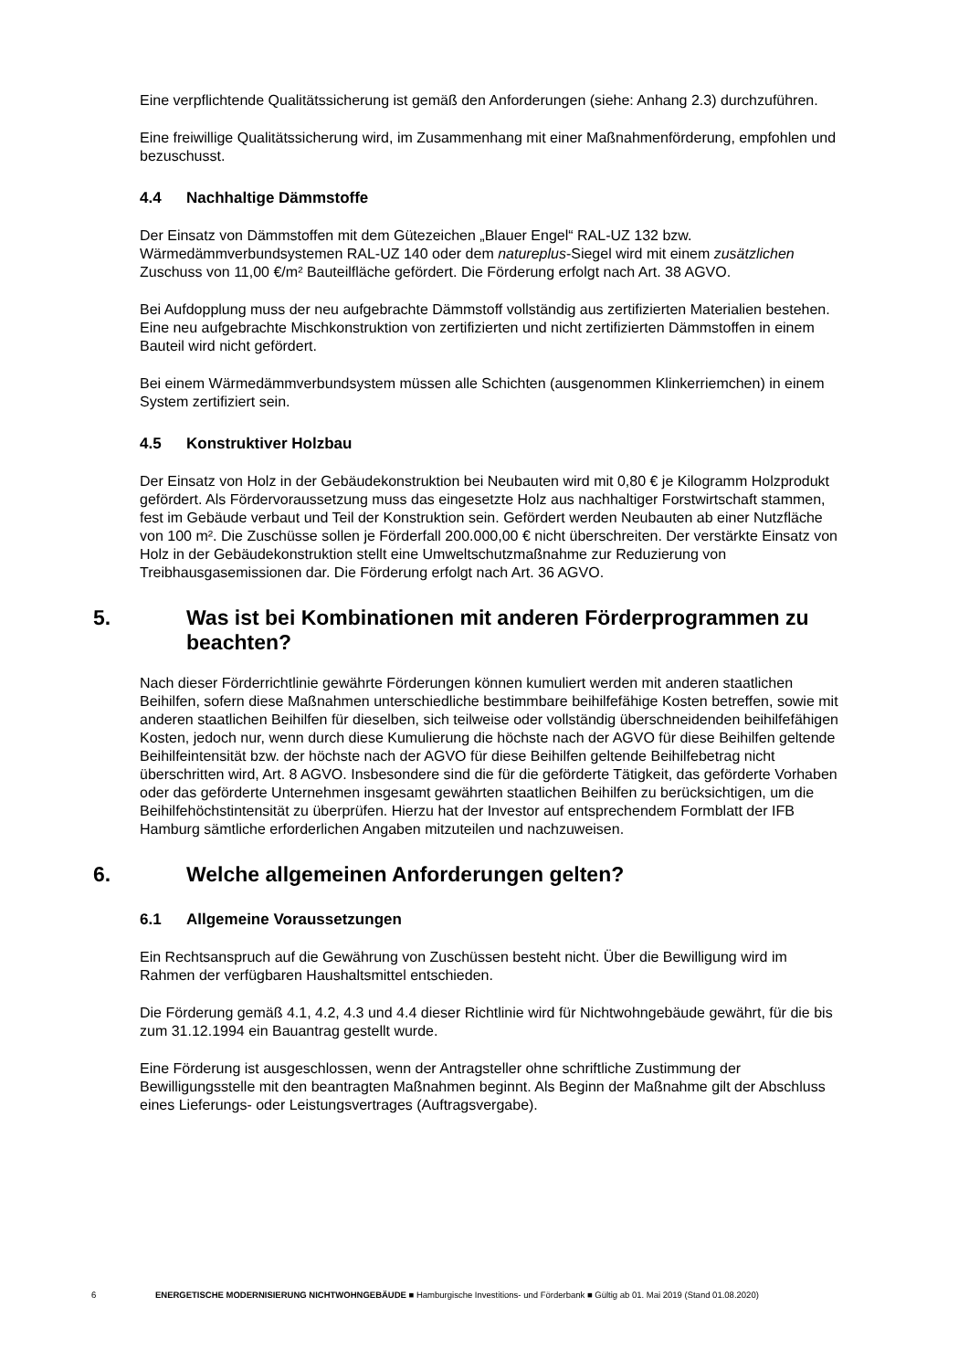Eine verpflichtende Qualitätssicherung ist gemäß den Anforderungen (siehe: Anhang 2.3) durchzuführen.
Eine freiwillige Qualitätssicherung wird, im Zusammenhang mit einer Maßnahmenförderung, empfohlen und bezuschusst.
4.4 Nachhaltige Dämmstoffe
Der Einsatz von Dämmstoffen mit dem Gütezeichen „Blauer Engel“ RAL-UZ 132 bzw. Wärmedämmverbundsystemen RAL-UZ 140 oder dem natureplus-Siegel wird mit einem zusätzlichen Zuschuss von 11,00 €/m² Bauteilfläche gefördert. Die Förderung erfolgt nach Art. 38 AGVO.
Bei Aufdopplung muss der neu aufgebrachte Dämmstoff vollständig aus zertifizierten Materialien bestehen. Eine neu aufgebrachte Mischkonstruktion von zertifizierten und nicht zertifizierten Dämmstoffen in einem Bauteil wird nicht gefördert.
Bei einem Wärmedämmverbundsystem müssen alle Schichten (ausgenommen Klinkerriemchen) in einem System zertifiziert sein.
4.5 Konstruktiver Holzbau
Der Einsatz von Holz in der Gebäudekonstruktion bei Neubauten wird mit 0,80 € je Kilogramm Holzprodukt gefördert. Als Fördervoraussetzung muss das eingesetzte Holz aus nachhaltiger Forstwirtschaft stammen, fest im Gebäude verbaut und Teil der Konstruktion sein. Gefördert werden Neubauten ab einer Nutzfläche von 100 m². Die Zuschüsse sollen je Förderfall 200.000,00 € nicht überschreiten. Der verstärkte Einsatz von Holz in der Gebäudekonstruktion stellt eine Umweltschutzmaßnahme zur Reduzierung von Treibhausgasemissionen dar. Die Förderung erfolgt nach Art. 36 AGVO.
5. Was ist bei Kombinationen mit anderen Förderprogrammen zu beachten?
Nach dieser Förderrichtlinie gewährte Förderungen können kumuliert werden mit anderen staatlichen Beihilfen, sofern diese Maßnahmen unterschiedliche bestimmbare beihilfefähige Kosten betreffen, sowie mit anderen staatlichen Beihilfen für dieselben, sich teilweise oder vollständig überschneidenden beihilfefähigen Kosten, jedoch nur, wenn durch diese Kumulierung die höchste nach der AGVO für diese Beihilfen geltende Beihilfeintensität bzw. der höchste nach der AGVO für diese Beihilfen geltende Beihilfebetrag nicht überschritten wird, Art. 8 AGVO. Insbesondere sind die für die geförderte Tätigkeit, das geförderte Vorhaben oder das geförderte Unternehmen insgesamt gewährten staatlichen Beihilfen zu berücksichtigen, um die Beihilfehöchstintensität zu überprüfen. Hierzu hat der Investor auf entsprechendem Formblatt der IFB Hamburg sämtliche erforderlichen Angaben mitzuteilen und nachzuweisen.
6. Welche allgemeinen Anforderungen gelten?
6.1 Allgemeine Voraussetzungen
Ein Rechtsanspruch auf die Gewährung von Zuschüssen besteht nicht. Über die Bewilligung wird im Rahmen der verfügbaren Haushaltsmittel entschieden.
Die Förderung gemäß 4.1, 4.2, 4.3 und 4.4 dieser Richtlinie wird für Nichtwohngebäude gewährt, für die bis zum 31.12.1994 ein Bauantrag gestellt wurde.
Eine Förderung ist ausgeschlossen, wenn der Antragsteller ohne schriftliche Zustimmung der Bewilligungsstelle mit den beantragten Maßnahmen beginnt. Als Beginn der Maßnahme gilt der Abschluss eines Lieferungs- oder Leistungsvertrages (Auftragsvergabe).
6 ENERGETISCHE MODERNISIERUNG NICHTWOHNGEBÄUDE ■ Hamburgische Investitions- und Förderbank ■ Gültig ab 01. Mai 2019 (Stand 01.08.2020)